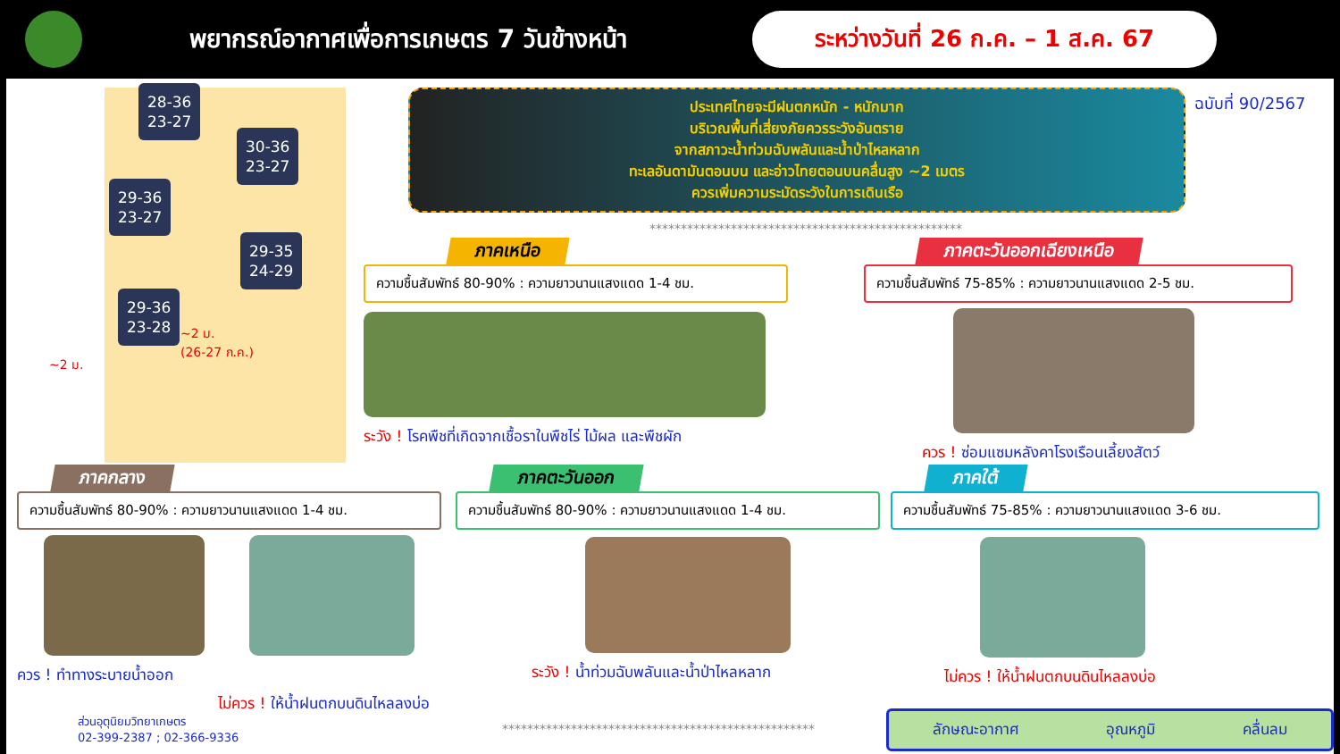พยากรณ์อากาศเพื่อการเกษตร 7 วันข้างหน้า
ระหว่างวันที่ 26 ก.ค. – 1 ส.ค. 67
28-36
23-27
30-36
23-27
29-36
23-27
29-35
24-29
29-36
23-28
~2 ม.
~2 ม.
(26-27 ก.ค.)
ประเทศไทยจะมีฝนตกหนัก - หนักมาก
บริเวณพื้นที่เสี่ยงภัยควรระวังอันตราย
จากสภาวะน้ำท่วมฉับพลันและน้ำป่าไหลหลาก
ทะเลอันดามันตอนบน และอ่าวไทยตอนบนคลื่นสูง ~2 เมตร
ควรเพิ่มความระมัดระวังในการเดินเรือ
ฉบับที่ 90/2567
**************************************************
ภาคเหนือ
ความชื้นสัมพัทธ์ 80-90% : ความยาวนานแสงแดด 1-4 ชม.
ระวัง ! โรคพืชที่เกิดจากเชื้อราในพืชไร่ ไม้ผล และพืชผัก
ภาคตะวันออกเฉียงเหนือ
ความชื้นสัมพัทธ์ 75-85% : ความยาวนานแสงแดด 2-5 ชม.
ควร ! ซ่อมแซมหลังคาโรงเรือนเลี้ยงสัตว์
ภาคกลาง
ความชื้นสัมพัทธ์ 80-90% : ความยาวนานแสงแดด 1-4 ชม.
ควร ! ทำทางระบายน้ำออก
ไม่ควร ! ให้น้ำฝนตกบนดินไหลลงบ่อ
ภาคตะวันออก
ความชื้นสัมพัทธ์ 80-90% : ความยาวนานแสงแดด 1-4 ชม.
ระวัง ! น้ำท่วมฉับพลันและน้ำป่าไหลหลาก
ภาคใต้
ความชื้นสัมพัทธ์ 75-85% : ความยาวนานแสงแดด 3-6 ชม.
ไม่ควร ! ให้น้ำฝนตกบนดินไหลลงบ่อ
ส่วนอุตุนิยมวิทยาเกษตร
02-399-2387 ; 02-366-9336
**************************************************
ลักษณะอากาศ อุณหภูมิ คลื่นลม